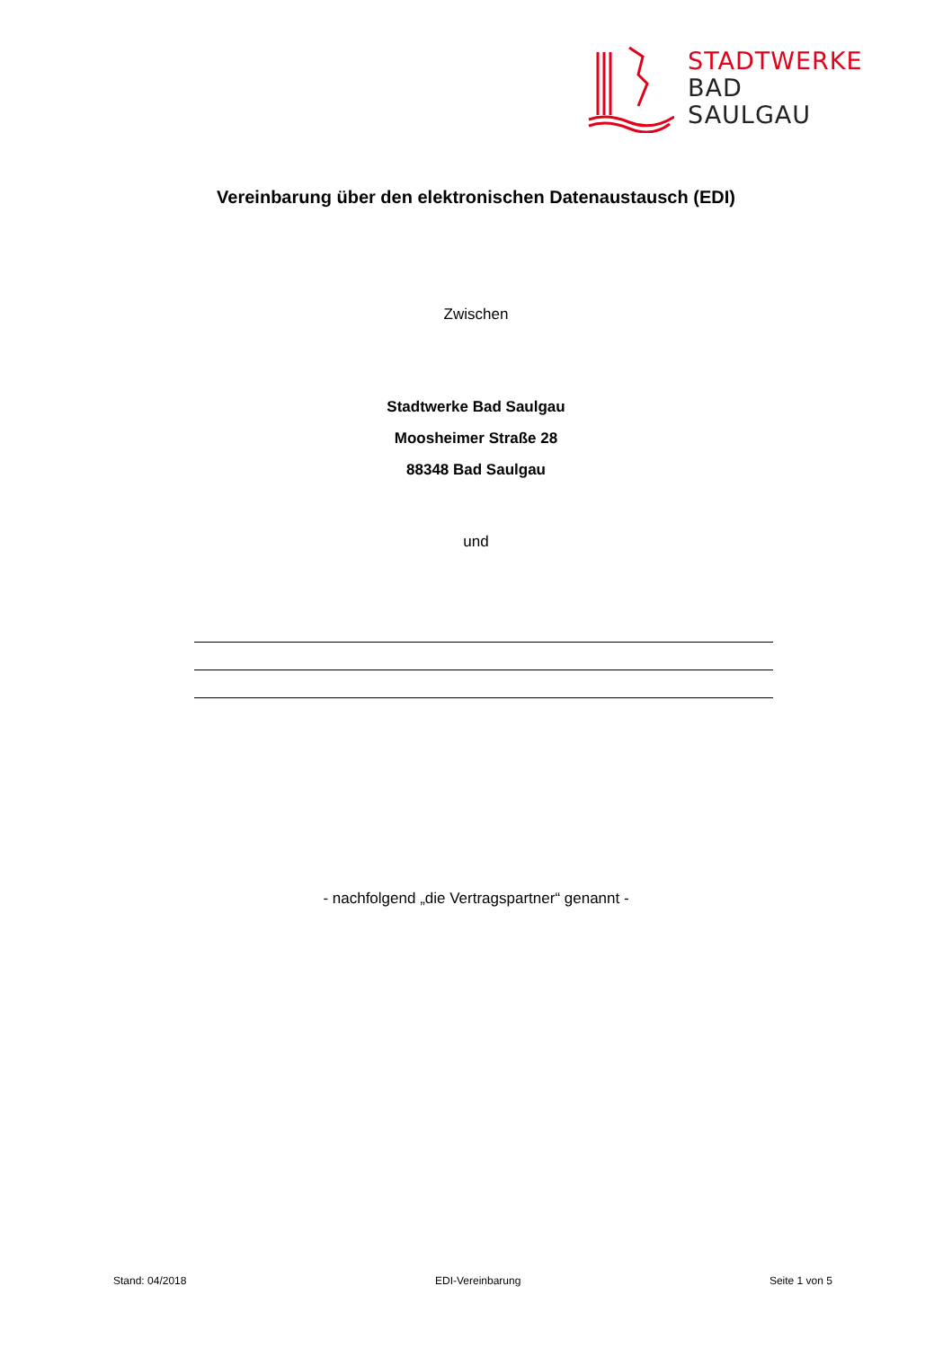STADTWERKE
BAD
SAULGAU
Vereinbarung über den elektronischen Datenaustausch (EDI)
Zwischen
Stadtwerke Bad Saulgau
Moosheimer Straße 28
88348 Bad Saulgau
und
- nachfolgend „die Vertragspartner“ genannt -
Stand: 04/2018 EDI-Vereinbarung Seite 1 von 5